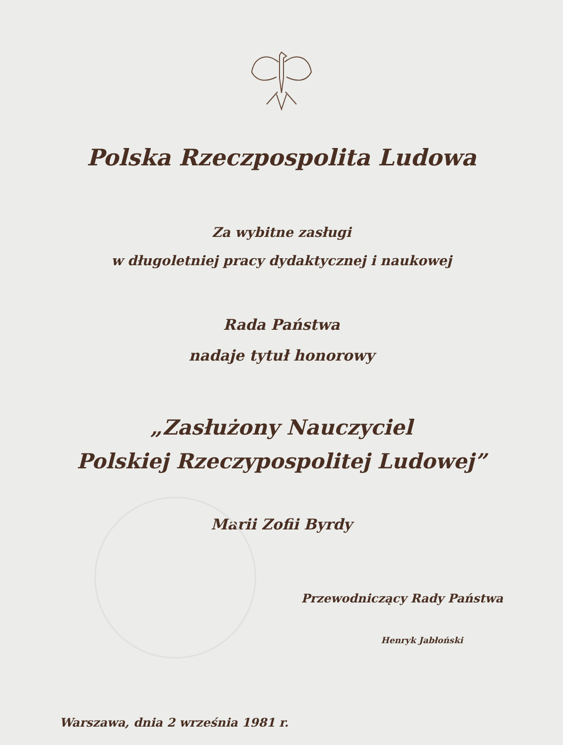Polska Rzeczpospolita Ludowa
Za wybitne zasługi
w długoletniej pracy dydaktycznej i naukowej
Rada Państwa
nadaje tytuł honorowy
„Zasłużony Nauczyciel
Polskiej Rzeczypospolitej Ludowej”
Marii Zofii Byrdy
Przewodniczący Rady Państwa
Henryk Jabłoński
Warszawa, dnia 2 września 1981 r.